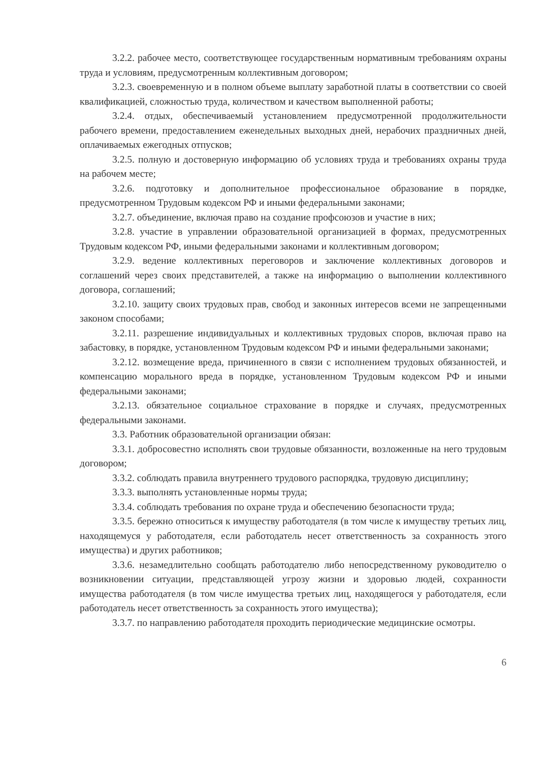3.2.2. рабочее место, соответствующее государственным нормативным требованиям охраны труда и условиям, предусмотренным коллективным договором;
3.2.3. своевременную и в полном объеме выплату заработной платы в соответствии со своей квалификацией, сложностью труда, количеством и качеством выполненной работы;
3.2.4. отдых, обеспечиваемый установлением предусмотренной продолжительности рабочего времени, предоставлением еженедельных выходных дней, нерабочих праздничных дней, оплачиваемых ежегодных отпусков;
3.2.5. полную и достоверную информацию об условиях труда и требованиях охраны труда на рабочем месте;
3.2.6. подготовку и дополнительное профессиональное образование в порядке, предусмотренном Трудовым кодексом РФ и иными федеральными законами;
3.2.7. объединение, включая право на создание профсоюзов и участие в них;
3.2.8. участие в управлении образовательной организацией в формах, предусмотренных Трудовым кодексом РФ, иными федеральными законами и коллективным договором;
3.2.9. ведение коллективных переговоров и заключение коллективных договоров и соглашений через своих представителей, а также на информацию о выполнении коллективного договора, соглашений;
3.2.10. защиту своих трудовых прав, свобод и законных интересов всеми не запрещенными законом способами;
3.2.11. разрешение индивидуальных и коллективных трудовых споров, включая право на забастовку, в порядке, установленном Трудовым кодексом РФ и иными федеральными законами;
3.2.12. возмещение вреда, причиненного в связи с исполнением трудовых обязанностей, и компенсацию морального вреда в порядке, установленном Трудовым кодексом РФ и иными федеральными законами;
3.2.13. обязательное социальное страхование в порядке и случаях, предусмотренных федеральными законами.
3.3. Работник образовательной организации обязан:
3.3.1. добросовестно исполнять свои трудовые обязанности, возложенные на него трудовым договором;
3.3.2. соблюдать правила внутреннего трудового распорядка, трудовую дисциплину;
3.3.3. выполнять установленные нормы труда;
3.3.4. соблюдать требования по охране труда и обеспечению безопасности труда;
3.3.5. бережно относиться к имуществу работодателя (в том числе к имуществу третьих лиц, находящемуся у работодателя, если работодатель несет ответственность за сохранность этого имущества) и других работников;
3.3.6. незамедлительно сообщать работодателю либо непосредственному руководителю о возникновении ситуации, представляющей угрозу жизни и здоровью людей, сохранности имущества работодателя (в том числе имущества третьих лиц, находящегося у работодателя, если работодатель несет ответственность за сохранность этого имущества);
3.3.7. по направлению работодателя проходить периодические медицинские осмотры.
6